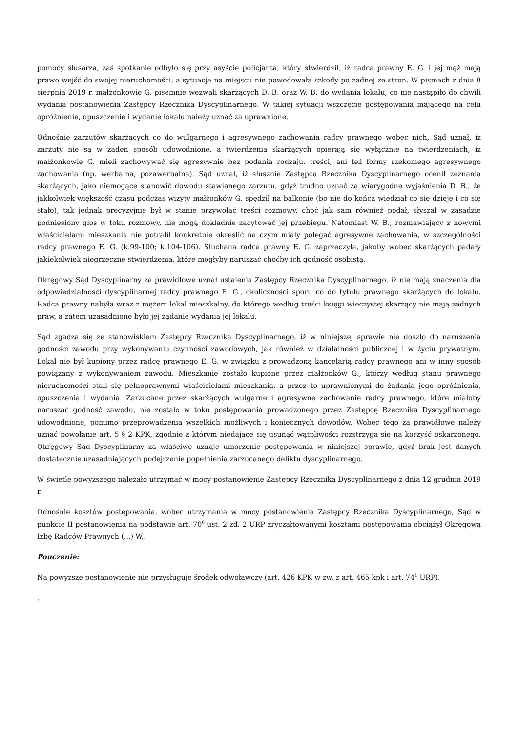pomocy ślusarza, zaś spotkanie odbyło się przy asyście policjanta, który stwierdził, iż radca prawny E. G. i jej mąż mają prawo wejść do swojej nieruchomości, a sytuacja na miejscu nie powodowała szkody po żadnej ze stron. W pismach z dnia 8 sierpnia 2019 r. małżonkowie G. pisemnie wezwali skarżących D. B. oraz W. B. do wydania lokalu, co nie nastąpiło do chwili wydania postanowienia Zastępcy Rzecznika Dyscyplinarnego. W takiej sytuacji wszczęcie postępowania mającego na celu opróżnienie, opuszczenie i wydanie lokalu należy uznać za uprawnione.
Odnośnie zarzutów skarżących co do wulgarnego i agresywnego zachowania radcy prawnego wobec nich, Sąd uznał, iż zarzuty nie są w żaden sposób udowodnione, a twierdzenia skarżących opierają się wyłącznie na twierdzeniach, iż małżonkowie G. mieli zachowywać się agresywnie bez podania rodzaju, treści, ani też formy rzekomego agresywnego zachowania (np. werbalna, pozawerbalna). Sąd uznał, iż słusznie Zastępca Rzecznika Dyscyplinarnego ocenił zeznania skarżących, jako niemogące stanowić dowodu stawianego zarzutu, gdyż trudno uznać za wiarygodne wyjaśnienia D. B., że jakkolwiek większość czasu podczas wizyty małżonków G. spędził na balkonie (bo nie do końca wiedział co się dzieje i co się stało), tak jednak precyzyjnie był w stanie przywołać treści rozmowy, choć jak sam również podał, słyszał w zasadzie podniesiony głos w toku rozmowy, nie mogą dokładnie zacytować jej przebiegu. Natomiast W. B., rozmawiający z nowymi właścicielami mieszkania nie potrafił konkretnie określić na czym miały polegać agresywne zachowania, w szczególności radcy prawnego E. G. (k.99-100; k.104-106). Słuchana radca prawny E. G. zaprzeczyła, jakoby wobec skarżących padały jakiekolwiek niegrzeczne stwierdzenia, które mogłyby naruszać choćby ich godność osobistą.
Okręgowy Sąd Dyscyplinarny za prawidłowe uznał ustalenia Zastępcy Rzecznika Dyscyplinarnego, iż nie mają znaczenia dla odpowiedzialności dyscyplinarnej radcy prawnego E. G., okoliczności sporu co do tytułu prawnego skarżących do lokalu. Radca prawny nabyła wraz z mężem lokal mieszkalny, do którego według treści księgi wieczystej skarżący nie mają żadnych praw, a zatem uzasadnione było jej żądanie wydania jej lokalu.
Sąd zgadza się ze stanowiskiem Zastępcy Rzecznika Dyscyplinarnego, iż w niniejszej sprawie nie doszło do naruszenia godności zawodu przy wykonywaniu czynności zawodowych, jak również w działalności publicznej i w życiu prywatnym. Lokal nie był kupiony przez radcę prawnego E. G. w związku z prowadzoną kancelarią radcy prawnego ani w inny sposób powiązany z wykonywaniem zawodu. Mieszkanie zostało kupione przez małżonków G., którzy według stanu prawnego nieruchomości stali się pełnoprawnymi właścicielami mieszkania, a przez to uprawnionymi do żądania jego opróżnienia, opuszczenia i wydania. Zarzucane przez skarżących wulgarne i agresywne zachowanie radcy prawnego, które miałoby naruszać godność zawodu, nie zostało w toku postępowania prowadzonego przez Zastępcę Rzecznika Dyscyplinarnego udowodnione, pomimo przeprowadzenia wszelkich możliwych i koniecznych dowodów. Wobec tego za prawidłowe należy uznać powołanie art. 5 § 2 KPK, zgodnie z którym niedające się usunąć wątpliwości rozstrzyga się na korzyść oskarżonego. Okręgowy Sąd Dyscyplinarny za właściwe uznaje umorzenie postępowania w niniejszej sprawie, gdyż brak jest danych dostatecznie uzasadniających podejrzenie popełnienia zarzucanego deliktu dyscyplinarnego.
W świetle powyższego należało utrzymać w mocy postanowienie Zastępcy Rzecznika Dyscyplinarnego z dnia 12 grudnia 2019 r.
Odnośnie kosztów postępowania, wobec utrzymania w mocy postanowienia Zastępcy Rzecznika Dyscyplinarnego, Sąd w punkcie II postanowienia na podstawie art. 70<sup>6</sup> ust. 2 zd. 2 URP zryczałtowanymi kosztami postępowania obciążył Okręgową Izbę Radców Prawnych (...) W..
Pouczenie:
Na powyższe postanowienie nie przysługuje środek odwoławczy (art. 426 KPK w zw. z art. 465 kpk i art. 74<sup>1</sup> URP).
.